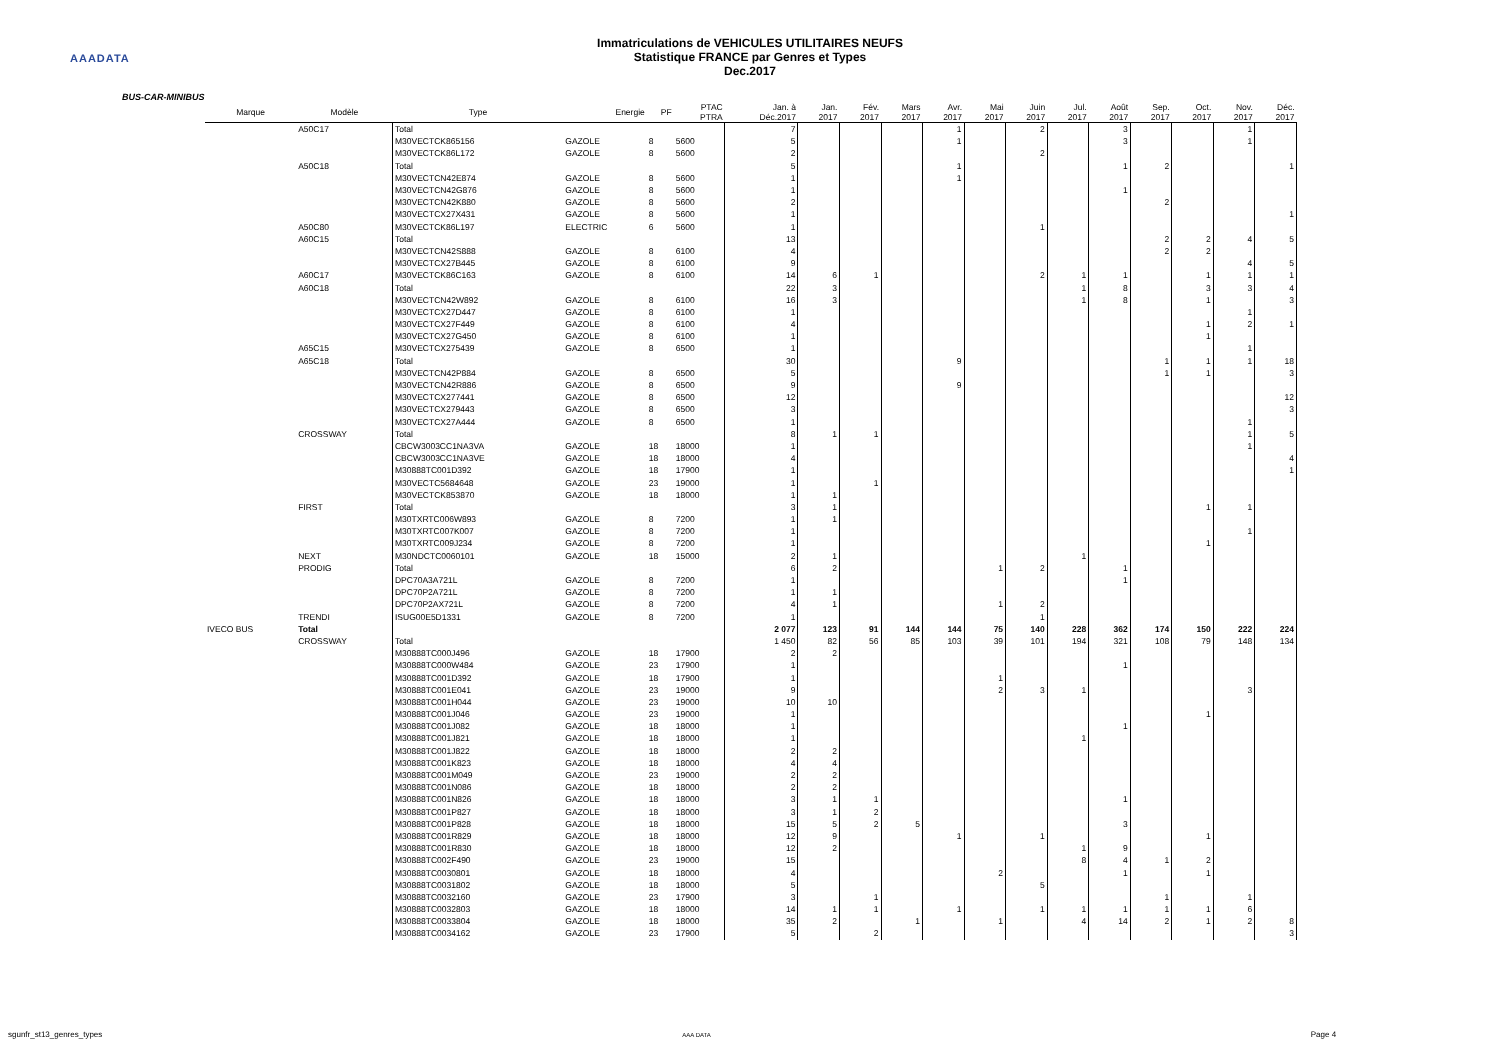AAADATA
Immatriculations de VEHICULES UTILITAIRES NEUFS
Statistique FRANCE par Genres et Types
Dec.2017
BUS-CAR-MINIBUS
| Marque | Modèle | Type | Energie | PF | PTAC PTRA | Jan. à Déc.2017 | Jan. 2017 | Fév. 2017 | Mars 2017 | Avr. 2017 | Mai 2017 | Juin 2017 | Jul. 2017 | Août 2017 | Sep. 2017 | Oct. 2017 | Nov. 2017 | Déc. 2017 |
| --- | --- | --- | --- | --- | --- | --- | --- | --- | --- | --- | --- | --- | --- | --- | --- | --- | --- | --- |
| | A50C17 | Total | | | | 7 | | | | 1 | | 2 | | 3 | | | 1 | |
| | | M30VECTCK865156 | GAZOLE | 8 | 5600 | 5 | | | | 1 | | | | 3 | | | 1 | |
| | | M30VECTCK86L172 | GAZOLE | 8 | 5600 | 2 | | | | | | 2 | | | | | | |
| | A50C18 | Total | | | | 5 | | | | 1 | | | | 1 | 2 | | | 1 |
| | | M30VECTCN42E874 | GAZOLE | 8 | 5600 | 1 | | | | 1 | | | | | | | | |
| | | M30VECTCN42G876 | GAZOLE | 8 | 5600 | 1 | | | | | | | | 1 | | | | |
| | | M30VECTCN42K880 | GAZOLE | 8 | 5600 | 2 | | | | | | | | | 2 | | | |
| | | M30VECTCX27X431 | GAZOLE | 8 | 5600 | 1 | | | | | | | | | | | | 1 |
| | A50C80 | M30VECTCK86L197 | ELECTRIC | 6 | 5600 | 1 | | | | | | 1 | | | | | | |
| | A60C15 | Total | | | | 13 | | | | | | | | | 2 | 2 | 4 | 5 |
| | | M30VECTCN42S888 | GAZOLE | 8 | 6100 | 4 | | | | | | | | | 2 | 2 | | |
| | | M30VECTCX27B445 | GAZOLE | 8 | 6100 | 9 | | | | | | | | | | | 4 | 5 |
| | A60C17 | M30VECTCK86C163 | GAZOLE | 8 | 6100 | 14 | 6 | 1 | | | | 2 | 1 | 1 | | 1 | 1 | 1 |
| | A60C18 | Total | | | | 22 | 3 | | | | | | 1 | 8 | | 3 | 3 | 4 |
| | | M30VECTCN42W892 | GAZOLE | 8 | 6100 | 16 | 3 | | | | | | 1 | 8 | | 1 | | 3 |
| | | M30VECTCX27D447 | GAZOLE | 8 | 6100 | 1 | | | | | | | | | | | 1 | |
| | | M30VECTCX27F449 | GAZOLE | 8 | 6100 | 4 | | | | | | | | | | 1 | 2 | 1 |
| | | M30VECTCX27G450 | GAZOLE | 8 | 6100 | 1 | | | | | | | | | | 1 | | |
| | A65C15 | M30VECTCX275439 | GAZOLE | 8 | 6500 | 1 | | | | | | | | | | | 1 | |
| | A65C18 | Total | | | | 30 | | | | 9 | | | | | 1 | 1 | 1 | 18 |
| | | M30VECTCN42P884 | GAZOLE | 8 | 6500 | 5 | | | | | | | | | 1 | 1 | | 3 |
| | | M30VECTCN42R886 | GAZOLE | 8 | 6500 | 9 | | | | 9 | | | | | | | | |
| | | M30VECTCX277441 | GAZOLE | 8 | 6500 | 12 | | | | | | | | | | | | 12 |
| | | M30VECTCX279443 | GAZOLE | 8 | 6500 | 3 | | | | | | | | | | | | 3 |
| | | M30VECTCX27A444 | GAZOLE | 8 | 6500 | 1 | | | | | | | | | | | 1 | |
| | CROSSWAY | Total | | | | 8 | 1 | 1 | | | | | | | | | 1 | 5 |
| | | CBCW3003CC1NA3VA | GAZOLE | 18 | 18000 | 1 | | | | | | | | | | | 1 | |
| | | CBCW3003CC1NA3VE | GAZOLE | 18 | 18000 | 4 | | | | | | | | | | | | 4 |
| | | M30888TC001D392 | GAZOLE | 18 | 17900 | 1 | | | | | | | | | | | | 1 |
| | | M30VECTC5684648 | GAZOLE | 23 | 19000 | 1 | | 1 | | | | | | | | | | |
| | | M30VECTCK853870 | GAZOLE | 18 | 18000 | 1 | 1 | | | | | | | | | | | |
| | FIRST | Total | | | | 3 | 1 | | | | | | | | | 1 | 1 | |
| | | M30TXRTC006W893 | GAZOLE | 8 | 7200 | 1 | 1 | | | | | | | | | | | |
| | | M30TXRTC007K007 | GAZOLE | 8 | 7200 | 1 | | | | | | | | | | | 1 | |
| | | M30TXRTC009J234 | GAZOLE | 8 | 7200 | 1 | | | | | | | | | | 1 | | |
| | NEXT | M30NDCTC0060101 | GAZOLE | 18 | 15000 | 2 | 1 | | | | | | 1 | | | | | |
| | PRODIG | Total | | | | 6 | 2 | | | | 1 | 2 | | 1 | | | | |
| | | DPC70A3A721L | GAZOLE | 8 | 7200 | 1 | | | | | | | | 1 | | | | |
| | | DPC70P2A721L | GAZOLE | 8 | 7200 | 1 | 1 | | | | | | | | | | | |
| | | DPC70P2AX721L | GAZOLE | 8 | 7200 | 4 | 1 | | | | 1 | 2 | | | | | | |
| | TRENDI | ISUG00E5D1331 | GAZOLE | 8 | 7200 | 1 | | | | | | 1 | | | | | | |
| IVECO BUS | Total | | | | | 2 077 | 123 | 91 | 144 | 144 | 75 | 140 | 228 | 362 | 174 | 150 | 222 | 224 |
| | CROSSWAY | Total | | | | 1 450 | 82 | 56 | 85 | 103 | 39 | 101 | 194 | 321 | 108 | 79 | 148 | 134 |
| | | M30888TC000J496 | GAZOLE | 18 | 17900 | 2 | 2 | | | | | | | | | | | |
| | | M30888TC000W484 | GAZOLE | 23 | 17900 | 1 | | | | | | | | 1 | | | | |
| | | M30888TC001D392 | GAZOLE | 18 | 17900 | 1 | | | | | 1 | | | | | | | |
| | | M30888TC001E041 | GAZOLE | 23 | 19000 | 9 | | | | | 2 | 3 | 1 | | | | 3 | |
| | | M30888TC001H044 | GAZOLE | 23 | 19000 | 10 | 10 | | | | | | | | | | | |
| | | M30888TC001J046 | GAZOLE | 23 | 19000 | 1 | | | | | | | | | | 1 | | |
| | | M30888TC001J082 | GAZOLE | 18 | 18000 | 1 | | | | | | | | 1 | | | | |
| | | M30888TC001J821 | GAZOLE | 18 | 18000 | 1 | | | | | | | 1 | | | | | |
| | | M30888TC001J822 | GAZOLE | 18 | 18000 | 2 | 2 | | | | | | | | | | | |
| | | M30888TC001K823 | GAZOLE | 18 | 18000 | 4 | 4 | | | | | | | | | | | |
| | | M30888TC001M049 | GAZOLE | 23 | 19000 | 2 | 2 | | | | | | | | | | | |
| | | M30888TC001N086 | GAZOLE | 18 | 18000 | 2 | 2 | | | | | | | | | | | |
| | | M30888TC001N826 | GAZOLE | 18 | 18000 | 3 | 1 | 1 | | | | | | 1 | | | | |
| | | M30888TC001P827 | GAZOLE | 18 | 18000 | 3 | 1 | 2 | | | | | | | | | | |
| | | M30888TC001P828 | GAZOLE | 18 | 18000 | 15 | 5 | 2 | 5 | | | | | 3 | | | | |
| | | M30888TC001R829 | GAZOLE | 18 | 18000 | 12 | 9 | | | 1 | | 1 | | | | 1 | | |
| | | M30888TC001R830 | GAZOLE | 18 | 18000 | 12 | 2 | | | | | | 1 | 9 | | | | |
| | | M30888TC002F490 | GAZOLE | 23 | 19000 | 15 | | | | | | | 8 | 4 | 1 | 2 | | |
| | | M30888TC0030801 | GAZOLE | 18 | 18000 | 4 | | | | | 2 | | | 1 | | 1 | | |
| | | M30888TC0031802 | GAZOLE | 18 | 18000 | 5 | | | | | | 5 | | | | | | |
| | | M30888TC0032160 | GAZOLE | 23 | 17900 | 3 | | 1 | | | | | | | 1 | | 1 | |
| | | M30888TC0032803 | GAZOLE | 18 | 18000 | 14 | 1 | 1 | | 1 | | 1 | 1 | 1 | 1 | 1 | 6 | |
| | | M30888TC0033804 | GAZOLE | 18 | 18000 | 35 | 2 | | 1 | | 1 | | 4 | 14 | 2 | 1 | 2 | 8 |
| | | M30888TC0034162 | GAZOLE | 23 | 17900 | 5 | | 2 | | | | | | | | | | 3 |
sgunfr_st13_genres_types AAA DATA Page 4